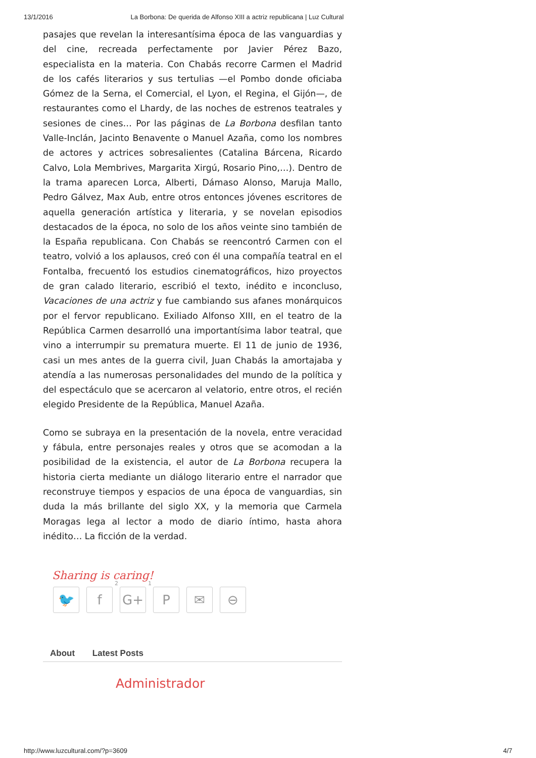13/1/2016 La Borbona: De querida de Alfonso XIII a actriz republicana | Luz Cultural
pasajes que revelan la interesantísima época de las vanguardias y del cine, recreada perfectamente por Javier Pérez Bazo, especialista en la materia. Con Chabás recorre Carmen el Madrid de los cafés literarios y sus tertulias —el Pombo donde oficiaba Gómez de la Serna, el Comercial, el Lyon, el Regina, el Gijón—, de restaurantes como el Lhardy, de las noches de estrenos teatrales y sesiones de cines… Por las páginas de La Borbona desfilan tanto Valle-Inclán, Jacinto Benavente o Manuel Azaña, como los nombres de actores y actrices sobresalientes (Catalina Bárcena, Ricardo Calvo, Lola Membrives, Margarita Xirgú, Rosario Pino,…). Dentro de la trama aparecen Lorca, Alberti, Dámaso Alonso, Maruja Mallo, Pedro Gálvez, Max Aub, entre otros entonces jóvenes escritores de aquella generación artística y literaria, y se novelan episodios destacados de la época, no solo de los años veinte sino también de la España republicana. Con Chabás se reencontró Carmen con el teatro, volvió a los aplausos, creó con él una compañía teatral en el Fontalba, frecuentó los estudios cinematográficos, hizo proyectos de gran calado literario, escribió el texto, inédito e inconcluso, Vacaciones de una actriz y fue cambiando sus afanes monárquicos por el fervor republicano. Exiliado Alfonso XIII, en el teatro de la República Carmen desarrolló una importantísima labor teatral, que vino a interrumpir su prematura muerte. El 11 de junio de 1936, casi un mes antes de la guerra civil, Juan Chabás la amortajaba y atendía a las numerosas personalidades del mundo de la política y del espectáculo que se acercaron al velatorio, entre otros, el recién elegido Presidente de la República, Manuel Azaña.
Como se subraya en la presentación de la novela, entre veracidad y fábula, entre personajes reales y otros que se acomodan a la posibilidad de la existencia, el autor de La Borbona recupera la historia cierta mediante un diálogo literario entre el narrador que reconstruye tiempos y espacios de una época de vanguardias, sin duda la más brillante del siglo XX, y la memoria que Carmela Moragas lega al lector a modo de diario íntimo, hasta ahora inédito… La ficción de la verdad.
Sharing is caring!
🐦 f
2
G+
1
P ✉ ⊖
About Latest Posts
Administrador
http://www.luzcultural.com/?p=3609 4/7